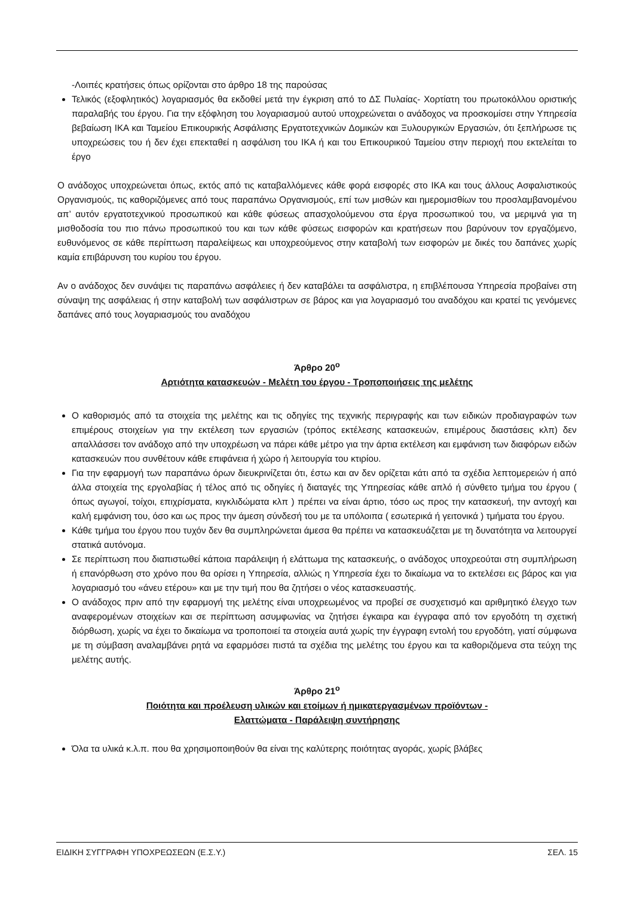-Λοιπές κρατήσεις όπως ορίζονται στο άρθρο 18 της παρούσας
Τελικός (εξοφλητικός) λογαριασμός θα εκδοθεί μετά την έγκριση από το ΔΣ Πυλαίας- Χορτίατη του πρωτοκόλλου οριστικής παραλαβής του έργου. Για την εξόφληση του λογαριασμού αυτού υποχρεώνεται ο ανάδοχος να προσκομίσει στην Υπηρεσία βεβαίωση ΙΚΑ και Ταμείου Επικουρικής Ασφάλισης Εργατοτεχνικών Δομικών και Ξυλουργικών Εργασιών, ότι ξεπλήρωσε τις υποχρεώσεις του ή δεν έχει επεκταθεί η ασφάλιση του ΙΚΑ ή και του Επικουρικού Ταμείου στην περιοχή που εκτελείται το έργο
Ο ανάδοχος υποχρεώνεται όπως, εκτός από τις καταβαλλόμενες κάθε φορά εισφορές στο ΙΚΑ και τους άλλους Ασφαλιστικούς Οργανισμούς, τις καθοριζόμενες από τους παραπάνω Οργανισμούς, επί των μισθών και ημερομισθίων του προσλαμβανομένου απ’ αυτόν εργατοτεχνικού προσωπικού και κάθε φύσεως απασχολούμενου στα έργα προσωπικού του, να μεριμνά για τη μισθοδοσία του πιο πάνω προσωπικού του και των κάθε φύσεως εισφορών και κρατήσεων που βαρύνουν τον εργαζόμενο, ευθυνόμενος σε κάθε περίπτωση παραλείψεως και υποχρεούμενος στην καταβολή των εισφορών με δικές του δαπάνες χωρίς καμία επιβάρυνση του κυρίου του έργου.
Αν ο ανάδοχος δεν συνάψει τις παραπάνω ασφάλειες ή δεν καταβάλει τα ασφάλιστρα, η επιβλέπουσα Υπηρεσία προβαίνει στη σύναψη της ασφάλειας ή στην καταβολή των ασφάλιστρων σε βάρος και για λογαριασμό του αναδόχου και κρατεί τις γενόμενες δαπάνες από τους λογαριασμούς του αναδόχου
Άρθρο 20<sup>ο</sup>
Αρτιότητα κατασκευών - Μελέτη του έργου - Τροποποιήσεις της μελέτης
Ο καθορισμός από τα στοιχεία της μελέτης και τις οδηγίες της τεχνικής περιγραφής και των ειδικών προδιαγραφών των επιμέρους στοιχείων για την εκτέλεση των εργασιών (τρόπος εκτέλεσης κατασκευών, επιμέρους διαστάσεις κλπ) δεν απαλλάσσει τον ανάδοχο από την υποχρέωση να πάρει κάθε μέτρο για την άρτια εκτέλεση και εμφάνιση των διαφόρων ειδών κατασκευών που συνθέτουν κάθε επιφάνεια ή χώρο ή λειτουργία του κτιρίου.
Για την εφαρμογή των παραπάνω όρων διευκρινίζεται ότι, έστω και αν δεν ορίζεται κάτι από τα σχέδια λεπτομερειών ή από άλλα στοιχεία της εργολαβίας ή τέλος από τις οδηγίες ή διαταγές της Υπηρεσίας κάθε απλό ή σύνθετο τμήμα του έργου ( όπως αγωγοί, τοίχοι, επιχρίσματα, κιγκλιδώματα κλπ ) πρέπει να είναι άρτιο, τόσο ως προς την κατασκευή, την αντοχή και καλή εμφάνιση του, όσο και ως προς την άμεση σύνδεσή του με τα υπόλοιπα ( εσωτερικά ή γειτονικά ) τμήματα του έργου.
Κάθε τμήμα του έργου που τυχόν δεν θα συμπληρώνεται άμεσα θα πρέπει να κατασκευάζεται με τη δυνατότητα να λειτουργεί στατικά αυτόνομα.
Σε περίπτωση που διαπιστωθεί κάποια παράλειψη ή ελάττωμα της κατασκευής, ο ανάδοχος υποχρεούται στη συμπλήρωση ή επανόρθωση στο χρόνο που θα ορίσει η Υπηρεσία, αλλιώς η Υπηρεσία έχει το δικαίωμα να το εκτελέσει εις βάρος και για λογαριασμό του «άνευ ετέρου» και με την τιμή που θα ζητήσει ο νέος κατασκευαστής.
Ο ανάδοχος πριν από την εφαρμογή της μελέτης είναι υποχρεωμένος να προβεί σε συσχετισμό και αριθμητικό έλεγχο των αναφερομένων στοιχείων και σε περίπτωση ασυμφωνίας να ζητήσει έγκαιρα και έγγραφα από τον εργοδότη τη σχετική διόρθωση, χωρίς να έχει το δικαίωμα να τροποποιεί τα στοιχεία αυτά χωρίς την έγγραφη εντολή του εργοδότη, γιατί σύμφωνα με τη σύμβαση αναλαμβάνει ρητά να εφαρμόσει πιστά τα σχέδια της μελέτης του έργου και τα καθοριζόμενα στα τεύχη της μελέτης αυτής.
Άρθρο 21<sup>ο</sup>
Ποιότητα και προέλευση υλικών και ετοίμων ή ημικατεργασμένων προϊόντων -
Ελαττώματα - Παράλειψη συντήρησης
Όλα τα υλικά κ.λ.π. που θα χρησιμοποιηθούν θα είναι της καλύτερης ποιότητας αγοράς, χωρίς βλάβες
ΕΙΔΙΚΗ ΣΥΓΓΡΑΦΗ ΥΠΟΧΡΕΩΣΕΩΝ (Ε.Σ.Υ.) ΣΕΛ. 15